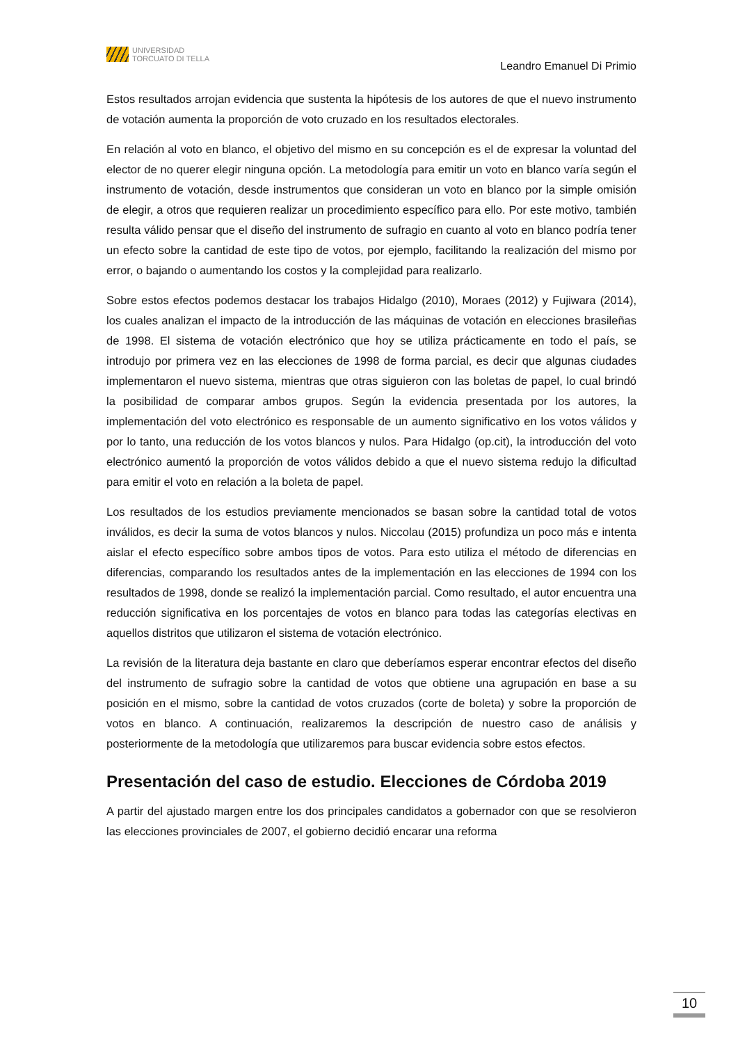UNIVERSIDAD
TORCUATO DI TELLA
Leandro Emanuel Di Primio
Estos resultados arrojan evidencia que sustenta la hipótesis de los autores de que el nuevo instrumento de votación aumenta la proporción de voto cruzado en los resultados electorales.
En relación al voto en blanco, el objetivo del mismo en su concepción es el de expresar la voluntad del elector de no querer elegir ninguna opción. La metodología para emitir un voto en blanco varía según el instrumento de votación, desde instrumentos que consideran un voto en blanco por la simple omisión de elegir, a otros que requieren realizar un procedimiento específico para ello. Por este motivo, también resulta válido pensar que el diseño del instrumento de sufragio en cuanto al voto en blanco podría tener un efecto sobre la cantidad de este tipo de votos, por ejemplo, facilitando la realización del mismo por error, o bajando o aumentando los costos y la complejidad para realizarlo.
Sobre estos efectos podemos destacar los trabajos Hidalgo (2010), Moraes (2012) y Fujiwara (2014), los cuales analizan el impacto de la introducción de las máquinas de votación en elecciones brasileñas de 1998. El sistema de votación electrónico que hoy se utiliza prácticamente en todo el país, se introdujo por primera vez en las elecciones de 1998 de forma parcial, es decir que algunas ciudades implementaron el nuevo sistema, mientras que otras siguieron con las boletas de papel, lo cual brindó la posibilidad de comparar ambos grupos. Según la evidencia presentada por los autores, la implementación del voto electrónico es responsable de un aumento significativo en los votos válidos y por lo tanto, una reducción de los votos blancos y nulos. Para Hidalgo (op.cit), la introducción del voto electrónico aumentó la proporción de votos válidos debido a que el nuevo sistema redujo la dificultad para emitir el voto en relación a la boleta de papel.
Los resultados de los estudios previamente mencionados se basan sobre la cantidad total de votos inválidos, es decir la suma de votos blancos y nulos. Niccolau (2015) profundiza un poco más e intenta aislar el efecto específico sobre ambos tipos de votos. Para esto utiliza el método de diferencias en diferencias, comparando los resultados antes de la implementación en las elecciones de 1994 con los resultados de 1998, donde se realizó la implementación parcial. Como resultado, el autor encuentra una reducción significativa en los porcentajes de votos en blanco para todas las categorías electivas en aquellos distritos que utilizaron el sistema de votación electrónico.
La revisión de la literatura deja bastante en claro que deberíamos esperar encontrar efectos del diseño del instrumento de sufragio sobre la cantidad de votos que obtiene una agrupación en base a su posición en el mismo, sobre la cantidad de votos cruzados (corte de boleta) y sobre la proporción de votos en blanco. A continuación, realizaremos la descripción de nuestro caso de análisis y posteriormente de la metodología que utilizaremos para buscar evidencia sobre estos efectos.
Presentación del caso de estudio. Elecciones de Córdoba 2019
A partir del ajustado margen entre los dos principales candidatos a gobernador con que se resolvieron las elecciones provinciales de 2007, el gobierno decidió encarar una reforma
10